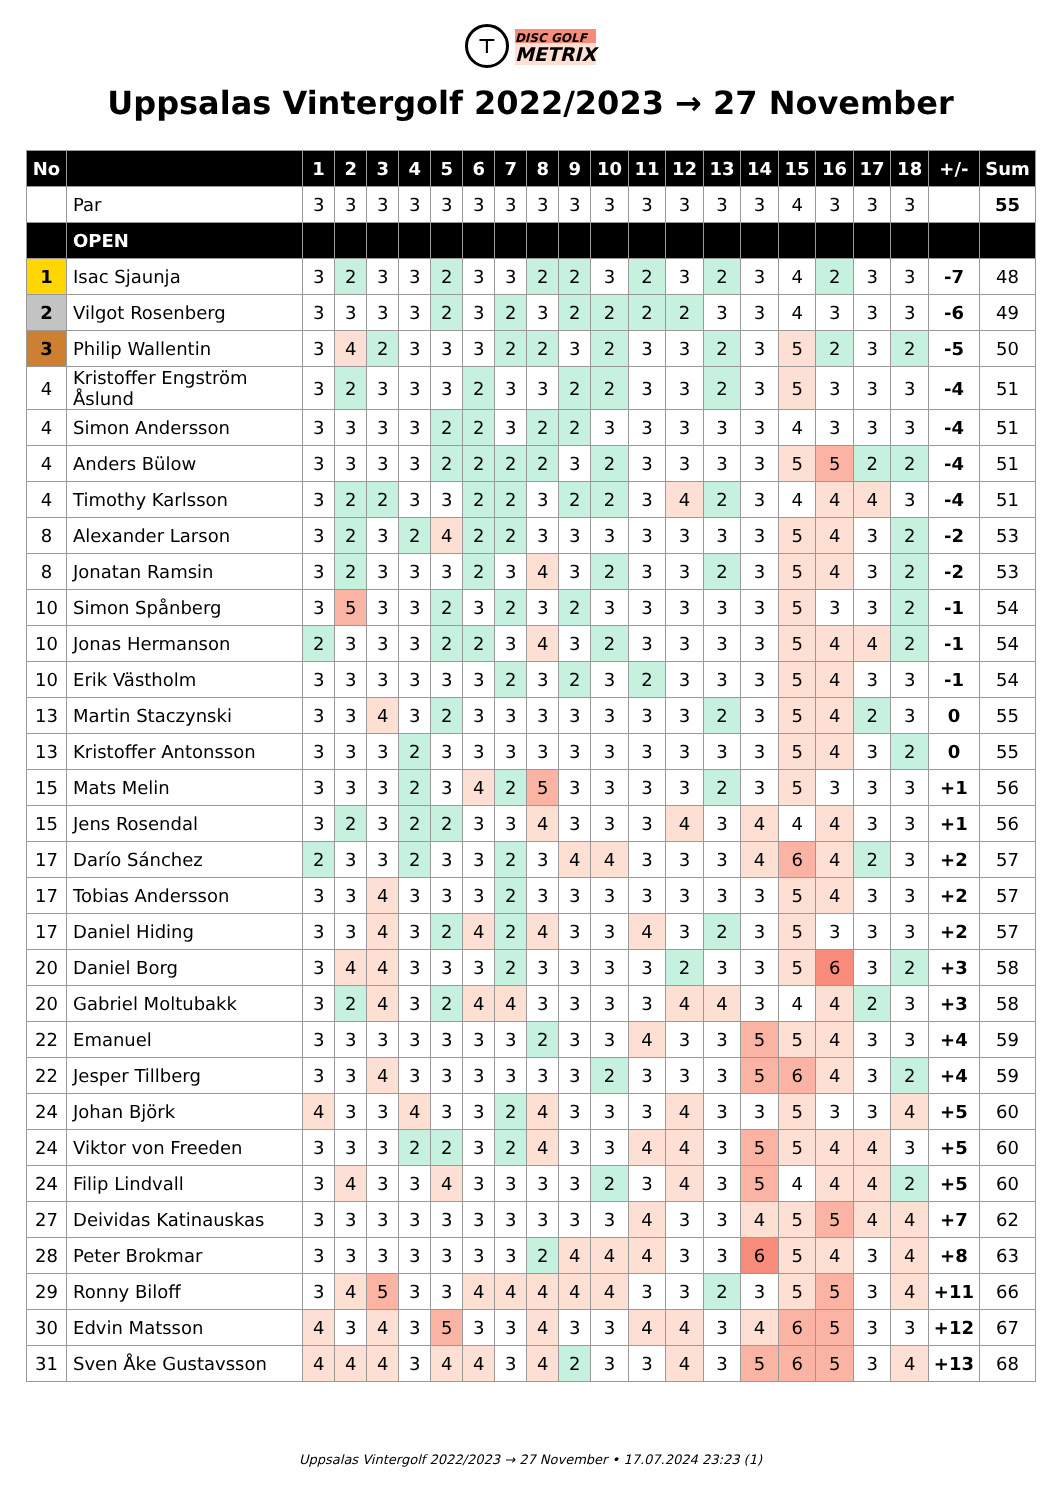⊤ DISC GOLF
METRIX
Uppsalas Vintergolf 2022/2023 → 27 November
| No | | 1 | 2 | 3 | 4 | 5 | 6 | 7 | 8 | 9 | 10 | 11 | 12 | 13 | 14 | 15 | 16 | 17 | 18 | +/- | Sum |
| --- | --- | --- | --- | --- | --- | --- | --- | --- | --- | --- | --- | --- | --- | --- | --- | --- | --- | --- | --- | --- | --- |
| | Par | 3 | 3 | 3 | 3 | 3 | 3 | 3 | 3 | 3 | 3 | 3 | 3 | 3 | 3 | 4 | 3 | 3 | 3 | | 55 |
| | OPEN | | | | | | | | | | | | | | | | | | | | |
| 1 | Isac Sjaunja | 3 | 2 | 3 | 3 | 2 | 3 | 3 | 2 | 2 | 3 | 2 | 3 | 2 | 3 | 4 | 2 | 3 | 3 | -7 | 48 |
| 2 | Vilgot Rosenberg | 3 | 3 | 3 | 3 | 2 | 3 | 2 | 3 | 2 | 2 | 2 | 2 | 3 | 3 | 4 | 3 | 3 | 3 | -6 | 49 |
| 3 | Philip Wallentin | 3 | 4 | 2 | 3 | 3 | 3 | 2 | 2 | 3 | 2 | 3 | 3 | 2 | 3 | 5 | 2 | 3 | 2 | -5 | 50 |
| 4 | Kristoffer Engström Åslund | 3 | 2 | 3 | 3 | 3 | 2 | 3 | 3 | 2 | 2 | 3 | 3 | 2 | 3 | 5 | 3 | 3 | 3 | -4 | 51 |
| 4 | Simon Andersson | 3 | 3 | 3 | 3 | 2 | 2 | 3 | 2 | 2 | 3 | 3 | 3 | 3 | 3 | 4 | 3 | 3 | 3 | -4 | 51 |
| 4 | Anders Bülow | 3 | 3 | 3 | 3 | 2 | 2 | 2 | 2 | 3 | 2 | 3 | 3 | 3 | 3 | 5 | 5 | 2 | 2 | -4 | 51 |
| 4 | Timothy Karlsson | 3 | 2 | 2 | 3 | 3 | 2 | 2 | 3 | 2 | 2 | 3 | 4 | 2 | 3 | 4 | 4 | 4 | 3 | -4 | 51 |
| 8 | Alexander Larson | 3 | 2 | 3 | 2 | 4 | 2 | 2 | 3 | 3 | 3 | 3 | 3 | 3 | 3 | 5 | 4 | 3 | 2 | -2 | 53 |
| 8 | Jonatan Ramsin | 3 | 2 | 3 | 3 | 3 | 2 | 3 | 4 | 3 | 2 | 3 | 3 | 2 | 3 | 5 | 4 | 3 | 2 | -2 | 53 |
| 10 | Simon Spånberg | 3 | 5 | 3 | 3 | 2 | 3 | 2 | 3 | 2 | 3 | 3 | 3 | 3 | 3 | 5 | 3 | 3 | 2 | -1 | 54 |
| 10 | Jonas Hermanson | 2 | 3 | 3 | 3 | 2 | 2 | 3 | 4 | 3 | 2 | 3 | 3 | 3 | 3 | 5 | 4 | 4 | 2 | -1 | 54 |
| 10 | Erik Västholm | 3 | 3 | 3 | 3 | 3 | 3 | 2 | 3 | 2 | 3 | 2 | 3 | 3 | 3 | 5 | 4 | 3 | 3 | -1 | 54 |
| 13 | Martin Staczynski | 3 | 3 | 4 | 3 | 2 | 3 | 3 | 3 | 3 | 3 | 3 | 3 | 2 | 3 | 5 | 4 | 2 | 3 | 0 | 55 |
| 13 | Kristoffer Antonsson | 3 | 3 | 3 | 2 | 3 | 3 | 3 | 3 | 3 | 3 | 3 | 3 | 3 | 3 | 5 | 4 | 3 | 2 | 0 | 55 |
| 15 | Mats Melin | 3 | 3 | 3 | 2 | 3 | 4 | 2 | 5 | 3 | 3 | 3 | 3 | 2 | 3 | 5 | 3 | 3 | 3 | +1 | 56 |
| 15 | Jens Rosendal | 3 | 2 | 3 | 2 | 2 | 3 | 3 | 4 | 3 | 3 | 3 | 4 | 3 | 4 | 4 | 4 | 3 | 3 | +1 | 56 |
| 17 | Darío Sánchez | 2 | 3 | 3 | 2 | 3 | 3 | 2 | 3 | 4 | 4 | 3 | 3 | 3 | 4 | 6 | 4 | 2 | 3 | +2 | 57 |
| 17 | Tobias Andersson | 3 | 3 | 4 | 3 | 3 | 3 | 2 | 3 | 3 | 3 | 3 | 3 | 3 | 3 | 5 | 4 | 3 | 3 | +2 | 57 |
| 17 | Daniel Hiding | 3 | 3 | 4 | 3 | 2 | 4 | 2 | 4 | 3 | 3 | 4 | 3 | 2 | 3 | 5 | 3 | 3 | 3 | +2 | 57 |
| 20 | Daniel Borg | 3 | 4 | 4 | 3 | 3 | 3 | 2 | 3 | 3 | 3 | 3 | 2 | 3 | 3 | 5 | 6 | 3 | 2 | +3 | 58 |
| 20 | Gabriel Moltubakk | 3 | 2 | 4 | 3 | 2 | 4 | 4 | 3 | 3 | 3 | 3 | 4 | 4 | 3 | 4 | 4 | 2 | 3 | +3 | 58 |
| 22 | Emanuel | 3 | 3 | 3 | 3 | 3 | 3 | 3 | 2 | 3 | 3 | 4 | 3 | 3 | 5 | 5 | 4 | 3 | 3 | +4 | 59 |
| 22 | Jesper Tillberg | 3 | 3 | 4 | 3 | 3 | 3 | 3 | 3 | 3 | 2 | 3 | 3 | 3 | 5 | 6 | 4 | 3 | 2 | +4 | 59 |
| 24 | Johan Björk | 4 | 3 | 3 | 4 | 3 | 3 | 2 | 4 | 3 | 3 | 3 | 4 | 3 | 3 | 5 | 3 | 3 | 4 | +5 | 60 |
| 24 | Viktor von Freeden | 3 | 3 | 3 | 2 | 2 | 3 | 2 | 4 | 3 | 3 | 4 | 4 | 3 | 5 | 5 | 4 | 4 | 3 | +5 | 60 |
| 24 | Filip Lindvall | 3 | 4 | 3 | 3 | 4 | 3 | 3 | 3 | 3 | 2 | 3 | 4 | 3 | 5 | 4 | 4 | 4 | 2 | +5 | 60 |
| 27 | Deividas Katinauskas | 3 | 3 | 3 | 3 | 3 | 3 | 3 | 3 | 3 | 3 | 4 | 3 | 3 | 4 | 5 | 5 | 4 | 4 | +7 | 62 |
| 28 | Peter Brokmar | 3 | 3 | 3 | 3 | 3 | 3 | 3 | 2 | 4 | 4 | 4 | 3 | 3 | 6 | 5 | 4 | 3 | 4 | +8 | 63 |
| 29 | Ronny Biloff | 3 | 4 | 5 | 3 | 3 | 4 | 4 | 4 | 4 | 4 | 3 | 3 | 2 | 3 | 5 | 5 | 3 | 4 | +11 | 66 |
| 30 | Edvin Matsson | 4 | 3 | 4 | 3 | 5 | 3 | 3 | 4 | 3 | 3 | 4 | 4 | 3 | 4 | 6 | 5 | 3 | 3 | +12 | 67 |
| 31 | Sven Åke Gustavsson | 4 | 4 | 4 | 3 | 4 | 4 | 3 | 4 | 2 | 3 | 3 | 4 | 3 | 5 | 6 | 5 | 3 | 4 | +13 | 68 |
Uppsalas Vintergolf 2022/2023 → 27 November • 17.07.2024 23:23 (1)